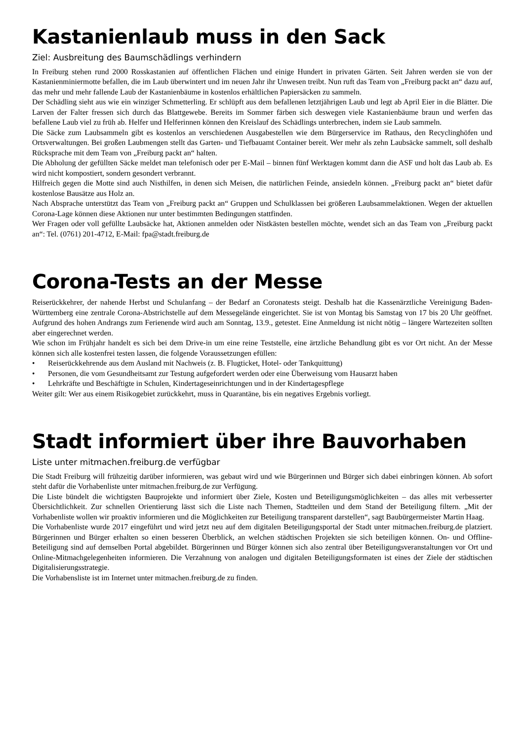Kastanienlaub muss in den Sack
Ziel: Ausbreitung des Baumschädlings verhindern
In Freiburg stehen rund 2000 Rosskastanien auf öffentlichen Flächen und einige Hundert in privaten Gärten. Seit Jahren werden sie von der Kastanienminiermotte befallen, die im Laub überwintert und im neuen Jahr ihr Unwesen treibt. Nun ruft das Team von „Freiburg packt an“ dazu auf, das mehr und mehr fallende Laub der Kastanienbäume in kostenlos erhältlichen Papiersäcken zu sammeln.
Der Schädling sieht aus wie ein winziger Schmetterling. Er schlüpft aus dem befallenen letztjährigen Laub und legt ab April Eier in die Blätter. Die Larven der Falter fressen sich durch das Blattgewebe. Bereits im Sommer färben sich deswegen viele Kastanienbäume braun und werfen das befallene Laub viel zu früh ab. Helfer und Helferinnen können den Kreislauf des Schädlings unterbrechen, indem sie Laub sammeln.
Die Säcke zum Laubsammeln gibt es kostenlos an verschiedenen Ausgabestellen wie dem Bürgerservice im Rathaus, den Recyclinghöfen und Ortsverwaltungen. Bei großen Laubmengen stellt das Garten- und Tiefbauamt Container bereit. Wer mehr als zehn Laubsäcke sammelt, soll deshalb Rücksprache mit dem Team von „Freiburg packt an“ halten.
Die Abholung der gefüllten Säcke meldet man telefonisch oder per E-Mail – binnen fünf Werktagen kommt dann die ASF und holt das Laub ab. Es wird nicht kompostiert, sondern gesondert verbrannt.
Hilfreich gegen die Motte sind auch Nisthilfen, in denen sich Meisen, die natürlichen Feinde, ansiedeln können. „Freiburg packt an“ bietet dafür kostenlose Bausätze aus Holz an.
Nach Absprache unterstützt das Team von „Freiburg packt an“ Gruppen und Schulklassen bei größeren Laubsammelaktionen. Wegen der aktuellen Corona-Lage können diese Aktionen nur unter bestimmten Bedingungen stattfinden.
Wer Fragen oder voll gefüllte Laubsäcke hat, Aktionen anmelden oder Nistkästen bestellen möchte, wendet sich an das Team von „Freiburg packt an“: Tel. (0761) 201-4712, E-Mail: fpa@stadt.freiburg.de
Corona-Tests an der Messe
Reiserückkehrer, der nahende Herbst und Schulanfang – der Bedarf an Coronatests steigt. Deshalb hat die Kassenärztliche Vereinigung Baden-Württemberg eine zentrale Corona-Abstrichstelle auf dem Messegelände eingerichtet. Sie ist von Montag bis Samstag von 17 bis 20 Uhr geöffnet. Aufgrund des hohen Andrangs zum Ferienende wird auch am Sonntag, 13.9., getestet. Eine Anmeldung ist nicht nötig – längere Wartezeiten sollten aber eingerechnet werden.
Wie schon im Frühjahr handelt es sich bei dem Drive-in um eine reine Teststelle, eine ärtzliche Behandlung gibt es vor Ort nicht. An der Messe können sich alle kostenfrei testen lassen, die folgende Voraussetzungen efüllen:
• Reiserückkehrende aus dem Ausland mit Nachweis (z. B. Flugticket, Hotel- oder Tankquittung)
• Personen, die vom Gesundheitsamt zur Testung aufgefordert werden oder eine Überweisung vom Hausarzt haben
• Lehrkräfte und Beschäftigte in Schulen, Kindertageseinrichtungen und in der Kindertagespflege
Weiter gilt: Wer aus einem Risikogebiet zurückkehrt, muss in Quarantäne, bis ein negatives Ergebnis vorliegt.
Stadt informiert über ihre Bauvorhaben
Liste unter mitmachen.freiburg.de verfügbar
Die Stadt Freiburg will frühzeitig darüber informieren, was gebaut wird und wie Bürgerinnen und Bürger sich dabei einbringen können. Ab sofort steht dafür die Vorhabenliste unter mitmachen.freiburg.de zur Verfügung.
Die Liste bündelt die wichtigsten Bauprojekte und informiert über Ziele, Kosten und Beteiligungsmöglichkeiten – das alles mit verbesserter Übersichtlichkeit. Zur schnellen Orientierung lässt sich die Liste nach Themen, Stadtteilen und dem Stand der Beteiligung filtern. „Mit der Vorhabenliste wollen wir proaktiv informieren und die Möglichkeiten zur Beteiligung transparent darstellen“, sagt Baubürgermeister Martin Haag.
Die Vorhabenliste wurde 2017 eingeführt und wird jetzt neu auf dem digitalen Beteiligungsportal der Stadt unter mitmachen.freiburg.de platziert. Bürgerinnen und Bürger erhalten so einen besseren Überblick, an welchen städtischen Projekten sie sich beteiligen können. On- und Offline-Beteiligung sind auf demselben Portal abgebildet. Bürgerinnen und Bürger können sich also zentral über Beteiligungsveranstaltungen vor Ort und Online-Mitmachgelegenheiten informieren. Die Verzahnung von analogen und digitalen Beteiligungsformaten ist eines der Ziele der städtischen Digitalisierungsstrategie.
Die Vorhabensliste ist im Internet unter mitmachen.freiburg.de zu finden.